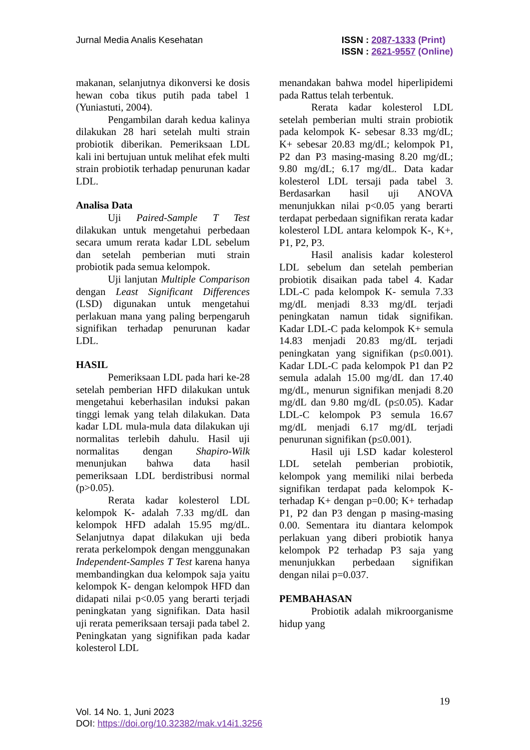Jurnal Media Analis Kesehatan
ISSN : 2087-1333 (Print)
ISSN : 2621-9557 (Online)
makanan, selanjutnya dikonversi ke dosis hewan coba tikus putih pada tabel 1 (Yuniastuti, 2004).
Pengambilan darah kedua kalinya dilakukan 28 hari setelah multi strain probiotik diberikan. Pemeriksaan LDL kali ini bertujuan untuk melihat efek multi strain probiotik terhadap penurunan kadar LDL.
Analisa Data
Uji Paired-Sample T Test dilakukan untuk mengetahui perbedaan secara umum rerata kadar LDL sebelum dan setelah pemberian muti strain probiotik pada semua kelompok.
Uji lanjutan Multiple Comparison dengan Least Significant Differences (LSD) digunakan untuk mengetahui perlakuan mana yang paling berpengaruh signifikan terhadap penurunan kadar LDL.
HASIL
Pemeriksaan LDL pada hari ke-28 setelah pemberian HFD dilakukan untuk mengetahui keberhasilan induksi pakan tinggi lemak yang telah dilakukan. Data kadar LDL mula-mula data dilakukan uji normalitas terlebih dahulu. Hasil uji normalitas dengan Shapiro-Wilk menunjukan bahwa data hasil pemeriksaan LDL berdistribusi normal (p>0.05).
Rerata kadar kolesterol LDL kelompok K- adalah 7.33 mg/dL dan kelompok HFD adalah 15.95 mg/dL. Selanjutnya dapat dilakukan uji beda rerata perkelompok dengan menggunakan Independent-Samples T Test karena hanya membandingkan dua kelompok saja yaitu kelompok K- dengan kelompok HFD dan didapati nilai p<0.05 yang berarti terjadi peningkatan yang signifikan. Data hasil uji rerata pemeriksaan tersaji pada tabel 2. Peningkatan yang signifikan pada kadar kolesterol LDL
menandakan bahwa model hiperlipidemi pada Rattus telah terbentuk.
Rerata kadar kolesterol LDL setelah pemberian multi strain probiotik pada kelompok K- sebesar 8.33 mg/dL; K+ sebesar 20.83 mg/dL; kelompok P1, P2 dan P3 masing-masing 8.20 mg/dL; 9.80 mg/dL; 6.17 mg/dL. Data kadar kolesterol LDL tersaji pada tabel 3. Berdasarkan hasil uji ANOVA menunjukkan nilai p<0.05 yang berarti terdapat perbedaan signifikan rerata kadar kolesterol LDL antara kelompok K-, K+, P1, P2, P3.
Hasil analisis kadar kolesterol LDL sebelum dan setelah pemberian probiotik disaikan pada tabel 4. Kadar LDL-C pada kelompok K- semula 7.33 mg/dL menjadi 8.33 mg/dL terjadi peningkatan namun tidak signifikan. Kadar LDL-C pada kelompok K+ semula 14.83 menjadi 20.83 mg/dL terjadi peningkatan yang signifikan (p≤0.001). Kadar LDL-C pada kelompok P1 dan P2 semula adalah 15.00 mg/dL dan 17.40 mg/dL, menurun signifikan menjadi 8.20 mg/dL dan 9.80 mg/dL (p≤0.05). Kadar LDL-C kelompok P3 semula 16.67 mg/dL menjadi 6.17 mg/dL terjadi penurunan signifikan (p≤0.001).
Hasil uji LSD kadar kolesterol LDL setelah pemberian probiotik, kelompok yang memiliki nilai berbeda signifikan terdapat pada kelompok K- terhadap K+ dengan p=0.00; K+ terhadap P1, P2 dan P3 dengan p masing-masing 0.00. Sementara itu diantara kelompok perlakuan yang diberi probiotik hanya kelompok P2 terhadap P3 saja yang menunjukkan perbedaan signifikan dengan nilai p=0.037.
PEMBAHASAN
Probiotik adalah mikroorganisme hidup yang
19
Vol. 14 No. 1, Juni 2023
DOI: https://doi.org/10.32382/mak.v14i1.3256